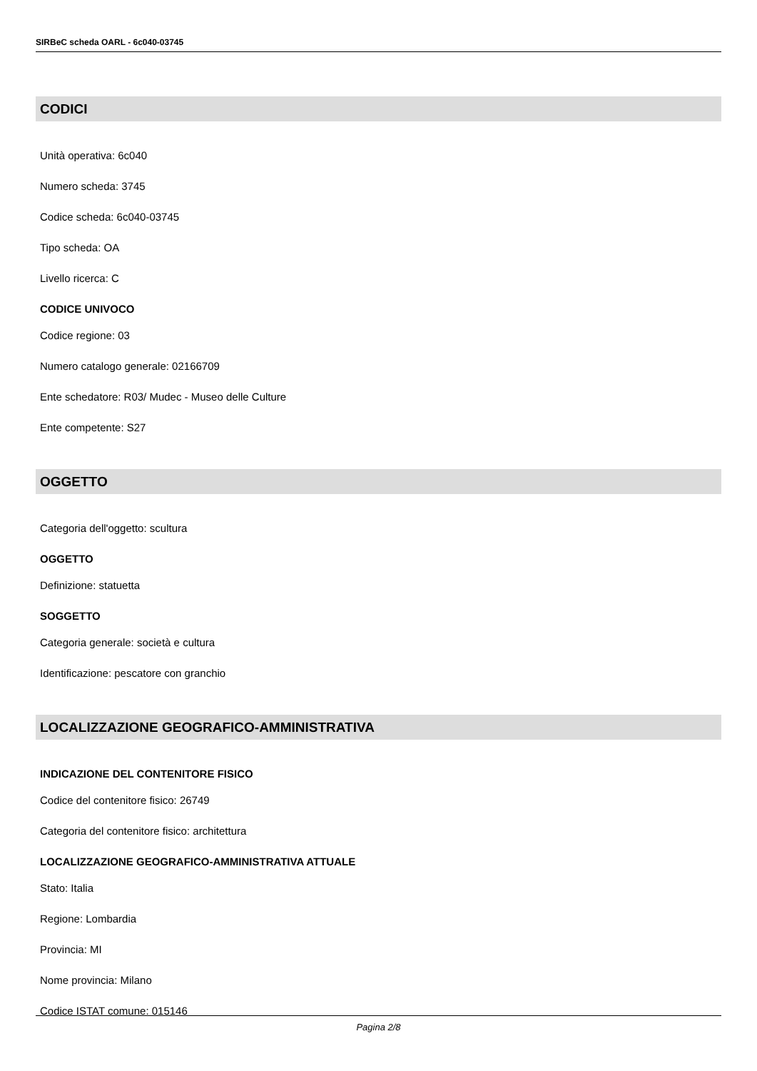SIRBeC scheda OARL - 6c040-03745
CODICI
Unità operativa: 6c040
Numero scheda: 3745
Codice scheda: 6c040-03745
Tipo scheda: OA
Livello ricerca: C
CODICE UNIVOCO
Codice regione: 03
Numero catalogo generale: 02166709
Ente schedatore: R03/ Mudec - Museo delle Culture
Ente competente: S27
OGGETTO
Categoria dell'oggetto: scultura
OGGETTO
Definizione: statuetta
SOGGETTO
Categoria generale: società e cultura
Identificazione: pescatore con granchio
LOCALIZZAZIONE GEOGRAFICO-AMMINISTRATIVA
INDICAZIONE DEL CONTENITORE FISICO
Codice del contenitore fisico: 26749
Categoria del contenitore fisico: architettura
LOCALIZZAZIONE GEOGRAFICO-AMMINISTRATIVA ATTUALE
Stato: Italia
Regione: Lombardia
Provincia: MI
Nome provincia: Milano
Codice ISTAT comune: 015146
Pagina 2/8